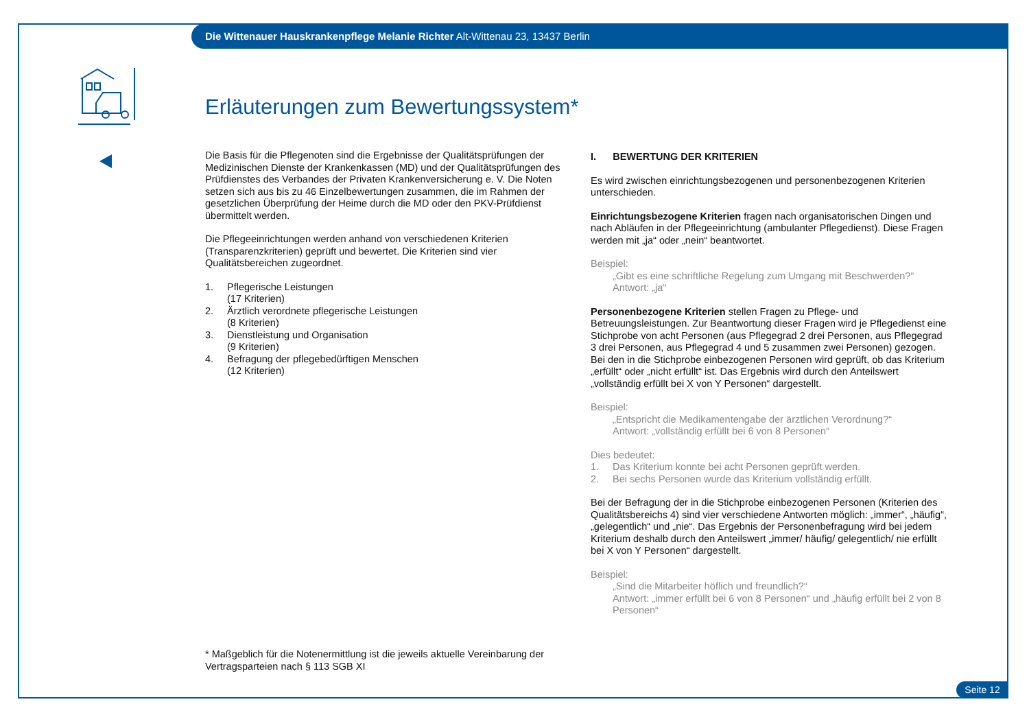Die Wittenauer Hauskrankenpflege Melanie Richter Alt-Wittenau 23, 13437 Berlin
Erläuterungen zum Bewertungssystem*
Die Basis für die Pflegenoten sind die Ergebnisse der Qualitätsprüfungen der Medizinischen Dienste der Krankenkassen (MD) und der Qualitätsprüfungen des Prüfdienstes des Verbandes der Privaten Krankenversicherung e. V. Die Noten setzen sich aus bis zu 46 Einzelbewertungen zusammen, die im Rahmen der gesetzlichen Überprüfung der Heime durch die MD oder den PKV-Prüfdienst übermittelt werden.
Die Pflegeeinrichtungen werden anhand von verschiedenen Kriterien (Transparenzkriterien) geprüft und bewertet. Die Kriterien sind vier Qualitätsbereichen zugeordnet.
1. Pflegerische Leistungen
(17 Kriterien)
2. Ärztlich verordnete pflegerische Leistungen
(8 Kriterien)
3. Dienstleistung und Organisation
(9 Kriterien)
4. Befragung der pflegebedürftigen Menschen
(12 Kriterien)
I. BEWERTUNG DER KRITERIEN
Es wird zwischen einrichtungsbezogenen und personenbezogenen Kriterien unterschieden.
Einrichtungsbezogene Kriterien fragen nach organisatorischen Dingen und nach Abläufen in der Pflegeeinrichtung (ambulanter Pflegedienst). Diese Fragen werden mit „ja“ oder „nein“ beantwortet.
Beispiel:
„Gibt es eine schriftliche Regelung zum Umgang mit Beschwerden?“
Antwort: „ja“
Personenbezogene Kriterien stellen Fragen zu Pflege- und Betreuungsleistungen. Zur Beantwortung dieser Fragen wird je Pflegedienst eine Stichprobe von acht Personen (aus Pflegegrad 2 drei Personen, aus Pflegegrad 3 drei Personen, aus Pflegegrad 4 und 5 zusammen zwei Personen) gezogen. Bei den in die Stichprobe einbezogenen Personen wird geprüft, ob das Kriterium „erfüllt“ oder „nicht erfüllt“ ist. Das Ergebnis wird durch den Anteilswert „vollständig erfüllt bei X von Y Personen“ dargestellt.
Beispiel:
„Entspricht die Medikamentengabe der ärztlichen Verordnung?“
Antwort: „vollständig erfüllt bei 6 von 8 Personen“
Dies bedeutet:
1. Das Kriterium konnte bei acht Personen geprüft werden.
2. Bei sechs Personen wurde das Kriterium vollständig erfüllt.
Bei der Befragung der in die Stichprobe einbezogenen Personen (Kriterien des Qualitätsbereichs 4) sind vier verschiedene Antworten möglich: „immer“, „häufig“, „gelegentlich“ und „nie“. Das Ergebnis der Personenbefragung wird bei jedem Kriterium deshalb durch den Anteilswert „immer/ häufig/ gelegentlich/ nie erfüllt bei X von Y Personen“ dargestellt.
Beispiel:
„Sind die Mitarbeiter höflich und freundlich?“
Antwort: „immer erfüllt bei 6 von 8 Personen“ und „häufig erfüllt bei 2 von 8 Personen“
* Maßgeblich für die Notenermittlung ist die jeweils aktuelle Vereinbarung der Vertragsparteien nach § 113 SGB XI
Seite 12